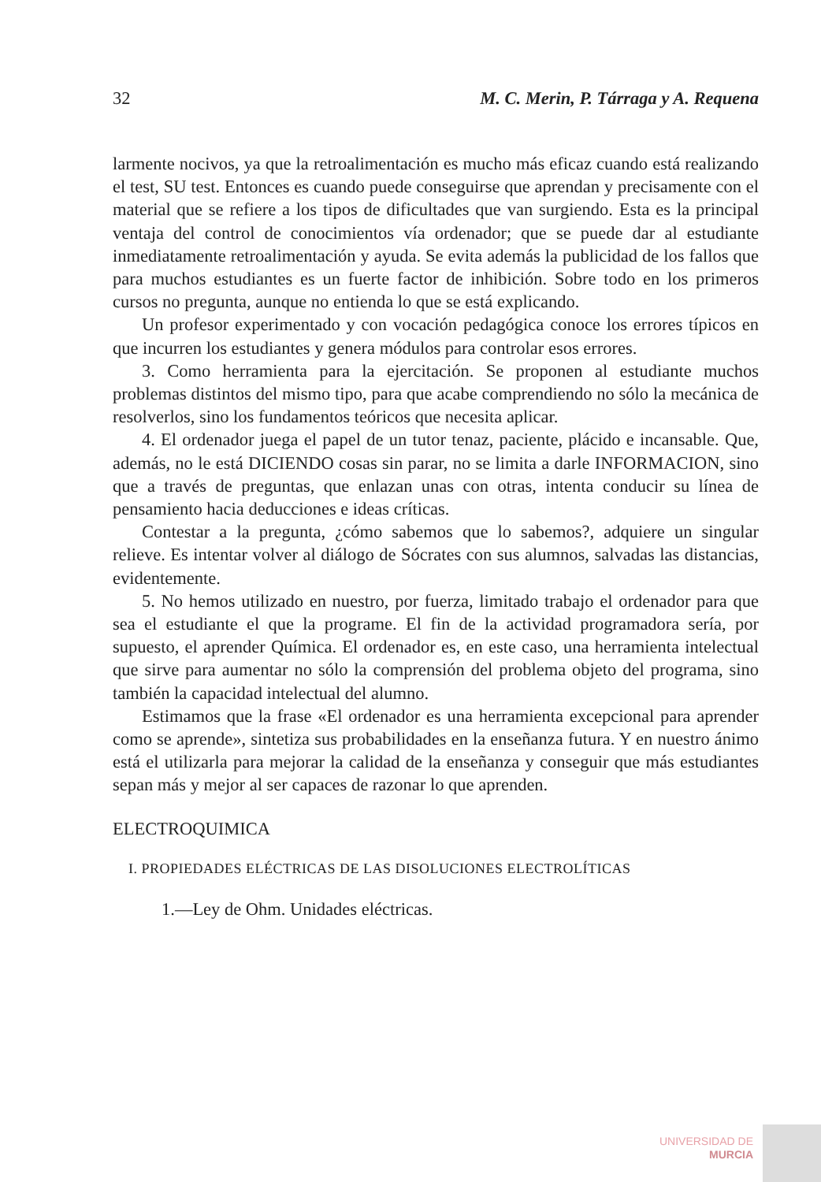32 M. C. Merin, P. Tárraga y A. Requena
larmente nocivos, ya que la retroalimentación es mucho más eficaz cuando está realizando el test, SU test. Entonces es cuando puede conseguirse que aprendan y precisamente con el material que se refiere a los tipos de dificultades que van surgiendo. Esta es la principal ventaja del control de conocimientos vía ordenador; que se puede dar al estudiante inmediatamente retroalimentación y ayuda. Se evita además la publicidad de los fallos que para muchos estudiantes es un fuerte factor de inhibición. Sobre todo en los primeros cursos no pregunta, aunque no entienda lo que se está explicando.
Un profesor experimentado y con vocación pedagógica conoce los errores típicos en que incurren los estudiantes y genera módulos para controlar esos errores.
3. Como herramienta para la ejercitación. Se proponen al estudiante muchos problemas distintos del mismo tipo, para que acabe comprendiendo no sólo la mecánica de resolverlos, sino los fundamentos teóricos que necesita aplicar.
4. El ordenador juega el papel de un tutor tenaz, paciente, plácido e incansable. Que, además, no le está DICIENDO cosas sin parar, no se limita a darle INFORMACION, sino que a través de preguntas, que enlazan unas con otras, intenta conducir su línea de pensamiento hacia deducciones e ideas críticas.
Contestar a la pregunta, ¿cómo sabemos que lo sabemos?, adquiere un singular relieve. Es intentar volver al diálogo de Sócrates con sus alumnos, salvadas las distancias, evidentemente.
5. No hemos utilizado en nuestro, por fuerza, limitado trabajo el ordenador para que sea el estudiante el que la programe. El fin de la actividad programadora sería, por supuesto, el aprender Química. El ordenador es, en este caso, una herramienta intelectual que sirve para aumentar no sólo la comprensión del problema objeto del programa, sino también la capacidad intelectual del alumno.
Estimamos que la frase «El ordenador es una herramienta excepcional para aprender como se aprende», sintetiza sus probabilidades en la enseñanza futura. Y en nuestro ánimo está el utilizarla para mejorar la calidad de la enseñanza y conseguir que más estudiantes sepan más y mejor al ser capaces de razonar lo que aprenden.
ELECTROQUIMICA
I. PROPIEDADES ELÉCTRICAS DE LAS DISOLUCIONES ELECTROLÍTICAS
1.—Ley de Ohm. Unidades eléctricas.
UNIVERSIDAD DE
MURCIA